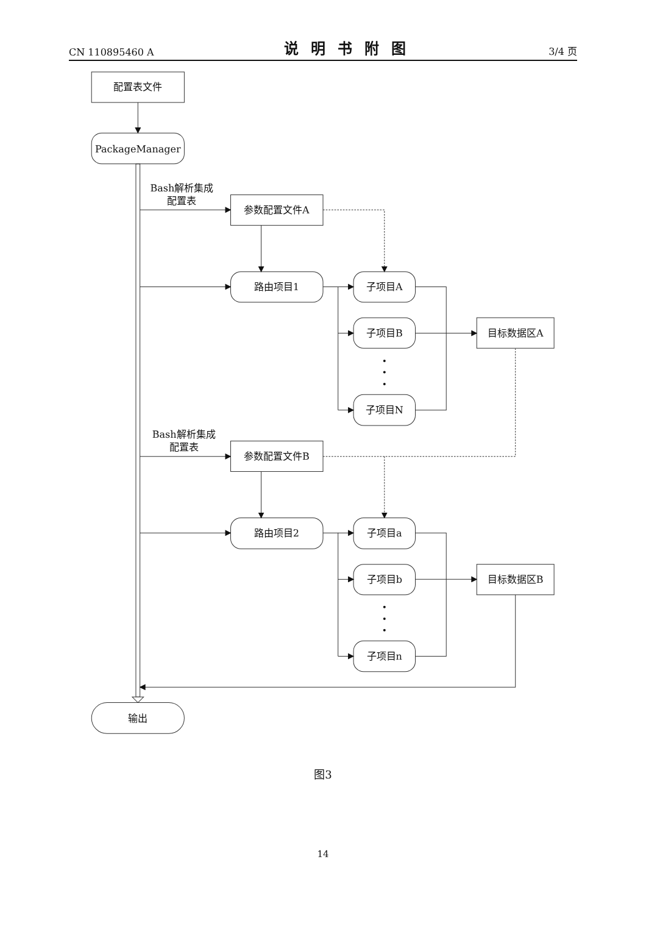CN 110895460 A 说明书附图 3/4 页
配置表文件
PackageManager
输出
Bash解析集成
配置表
Bash解析集成
配置表
参数配置文件A
路由项目1
参数配置文件B
路由项目2
子项目A
子项目B
子项目N
子项目a
子项目b
子项目n
目标数据区A
目标数据区B
图3
14